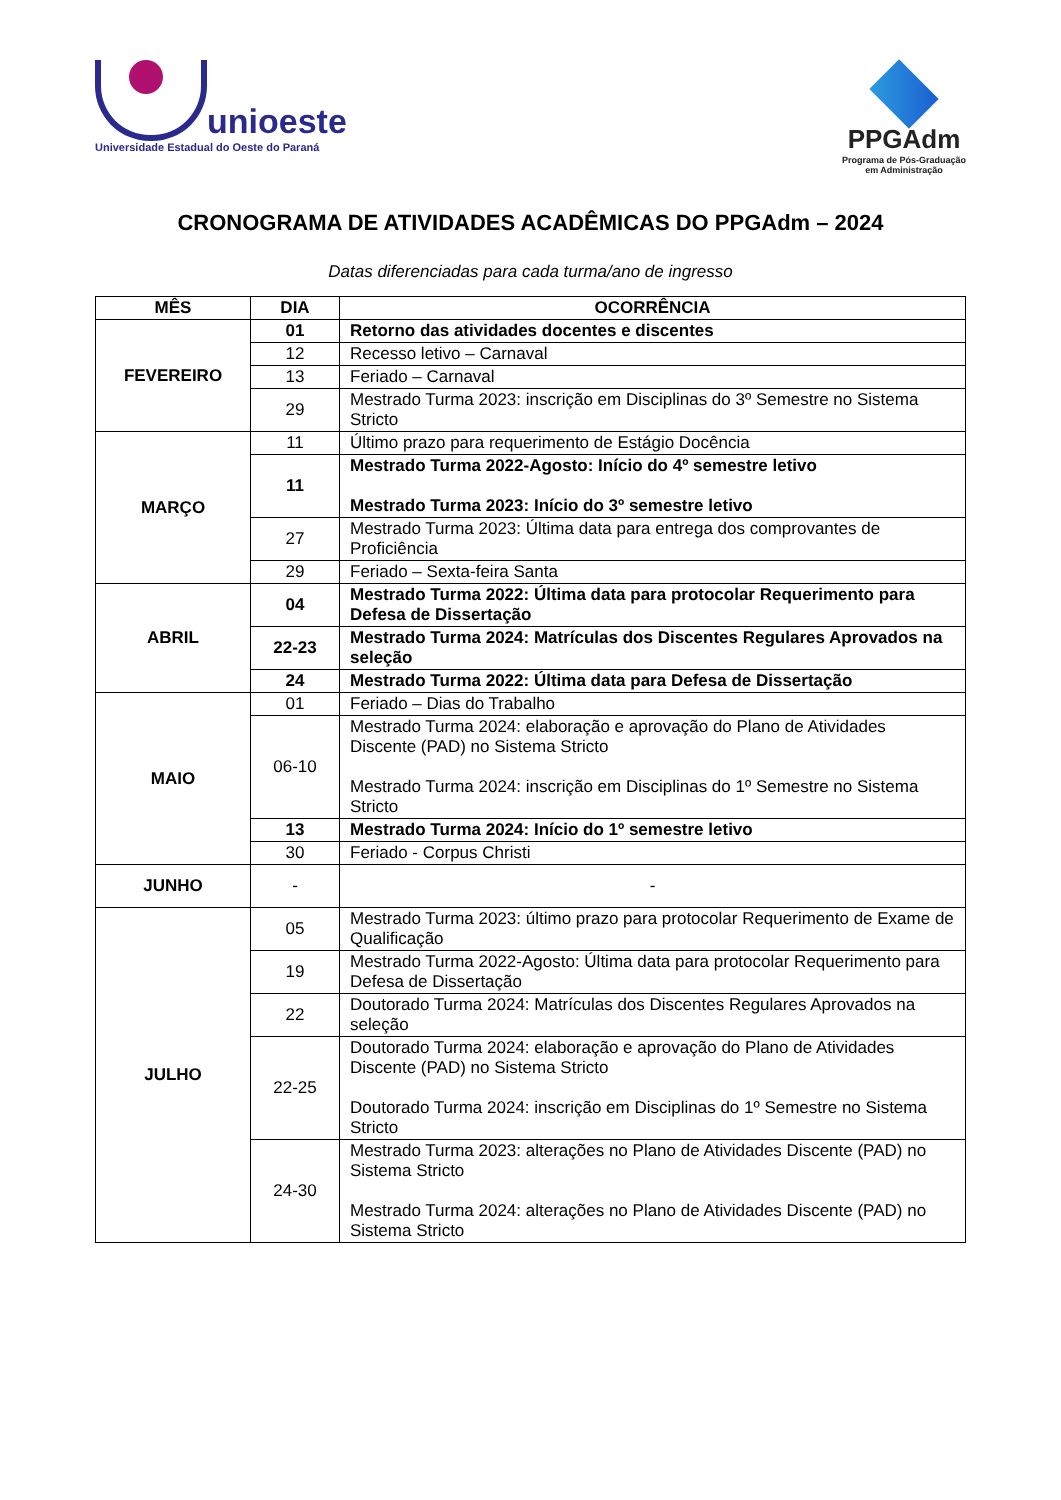unioeste
Universidade Estadual do Oeste do Paraná
PPGAdm
Programa de Pós-Graduação
em Administração
CRONOGRAMA DE ATIVIDADES ACADÊMICAS DO PPGAdm – 2024
Datas diferenciadas para cada turma/ano de ingresso
| MÊS | DIA | OCORRÊNCIA |
| --- | --- | --- |
| FEVEREIRO | 01 | Retorno das atividades docentes e discentes |
| | 12 | Recesso letivo – Carnaval |
| | 13 | Feriado – Carnaval |
| | 29 | Mestrado Turma 2023: inscrição em Disciplinas do 3º Semestre no Sistema Stricto |
| MARÇO | 11 | Último prazo para requerimento de Estágio Docência |
| | 11 | Mestrado Turma 2022-Agosto: Início do 4º semestre letivo Mestrado Turma 2023: Início do 3º semestre letivo |
| | 27 | Mestrado Turma 2023: Última data para entrega dos comprovantes de Proficiência |
| | 29 | Feriado – Sexta-feira Santa |
| ABRIL | 04 | Mestrado Turma 2022: Última data para protocolar Requerimento para Defesa de Dissertação |
| | 22-23 | Mestrado Turma 2024: Matrículas dos Discentes Regulares Aprovados na seleção |
| | 24 | Mestrado Turma 2022: Última data para Defesa de Dissertação |
| MAIO | 01 | Feriado – Dias do Trabalho |
| | 06-10 | Mestrado Turma 2024: elaboração e aprovação do Plano de Atividades Discente (PAD) no Sistema Stricto Mestrado Turma 2024: inscrição em Disciplinas do 1º Semestre no Sistema Stricto |
| | 13 | Mestrado Turma 2024: Início do 1º semestre letivo |
| | 30 | Feriado - Corpus Christi |
| JUNHO | - | - |
| JULHO | 05 | Mestrado Turma 2023: último prazo para protocolar Requerimento de Exame de Qualificação |
| | 19 | Mestrado Turma 2022-Agosto: Última data para protocolar Requerimento para Defesa de Dissertação |
| | 22 | Doutorado Turma 2024: Matrículas dos Discentes Regulares Aprovados na seleção |
| | 22-25 | Doutorado Turma 2024: elaboração e aprovação do Plano de Atividades Discente (PAD) no Sistema Stricto Doutorado Turma 2024: inscrição em Disciplinas do 1º Semestre no Sistema Stricto |
| | 24-30 | Mestrado Turma 2023: alterações no Plano de Atividades Discente (PAD) no Sistema Stricto Mestrado Turma 2024: alterações no Plano de Atividades Discente (PAD) no Sistema Stricto |